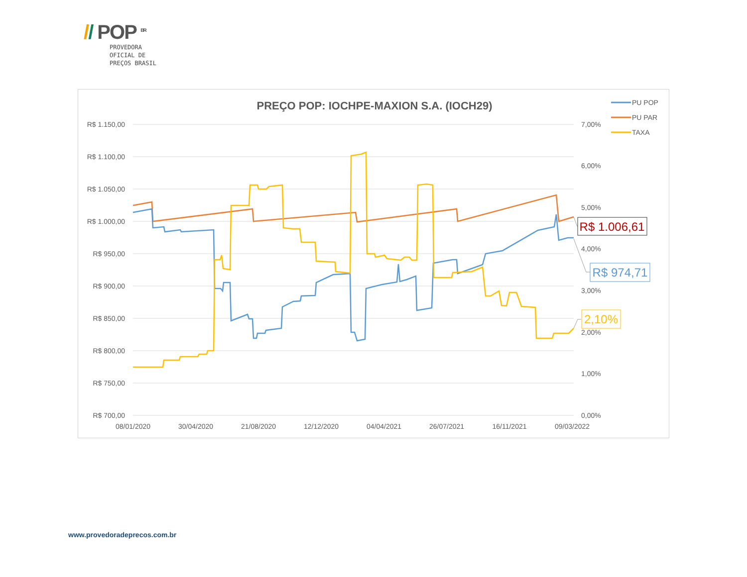// POP <sup>BR</sup>
PROVEDORA
OFICIAL DE
PREÇOS BRASIL
PREÇO POP: IOCHPE-MAXION S.A. (IOCH29)
R$ 1.150,00
R$ 1.100,00
R$ 1.050,00
R$ 1.000,00
R$ 950,00
R$ 900,00
R$ 850,00
R$ 800,00
R$ 750,00
R$ 700,00
7,00%
6,00%
5,00%
4,00%
3,00%
2,00%
1,00%
0,00%
08/01/2020
30/04/2020
21/08/2020
12/12/2020
04/04/2021
26/07/2021
16/11/2021
09/03/2022
R$ 1.006,61
R$ 974,71
2,10%
PU POP
PU PAR
TAXA
www.provedoradeprecos.com.br